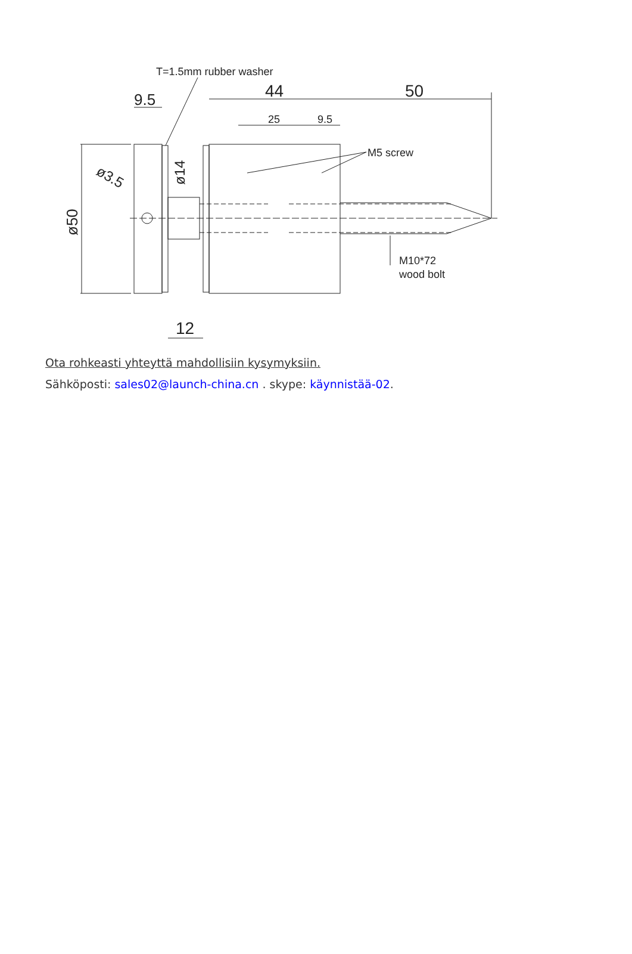T=1.5mm rubber washer
44
50
9.5
25
9.5
M5 screw
M10*72
wood bolt
12
ø50
ø14
ø3.5
Ota rohkeasti yhteyttä mahdollisiin kysymyksiin.
Sähköposti: sales02@launch-china.cn . skype: käynnistää-02.